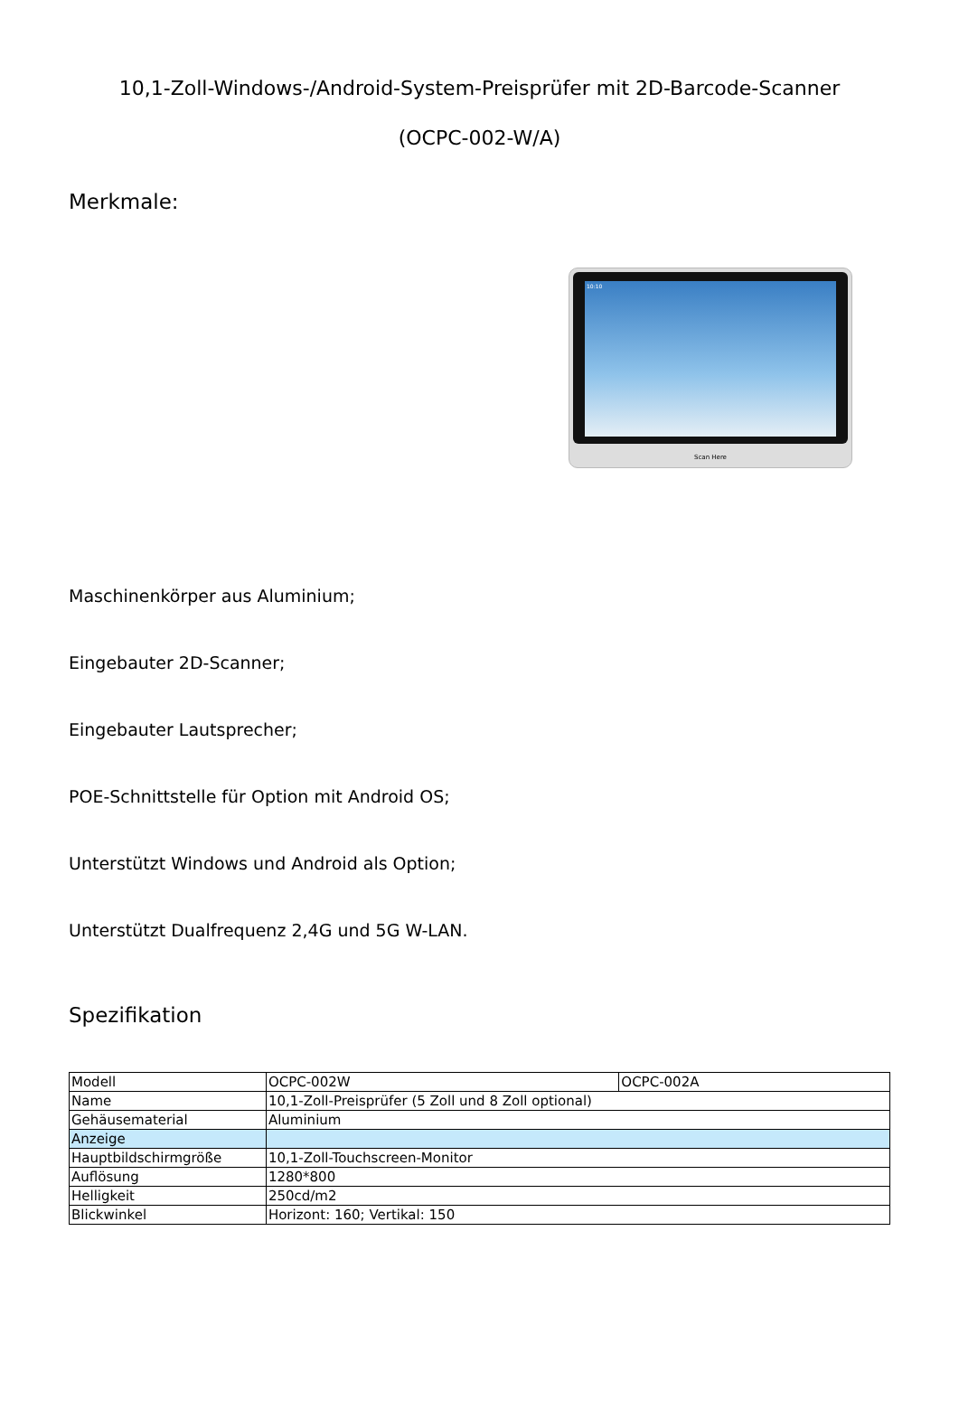10,1-Zoll-Windows-/Android-System-Preisprüfer mit 2D-Barcode-Scanner
(OCPC-002-W/A)
Merkmale:
10:10
Scan Here
Maschinenkörper aus Aluminium;
Eingebauter 2D-Scanner;
Eingebauter Lautsprecher;
POE-Schnittstelle für Option mit Android OS;
Unterstützt Windows und Android als Option;
Unterstützt Dualfrequenz 2,4G und 5G W-LAN.
Spezifikation
| Modell | OCPC-002W | OCPC-002A |
| Name | 10,1-Zoll-Preisprüfer (5 Zoll und 8 Zoll optional) | |
| Gehäusematerial | Aluminium | |
| Anzeige | | |
| Hauptbildschirmgröße | 10,1-Zoll-Touchscreen-Monitor | |
| Auflösung | 1280*800 | |
| Helligkeit | 250cd/m2 | |
| Blickwinkel | Horizont: 160; Vertikal: 150 | |